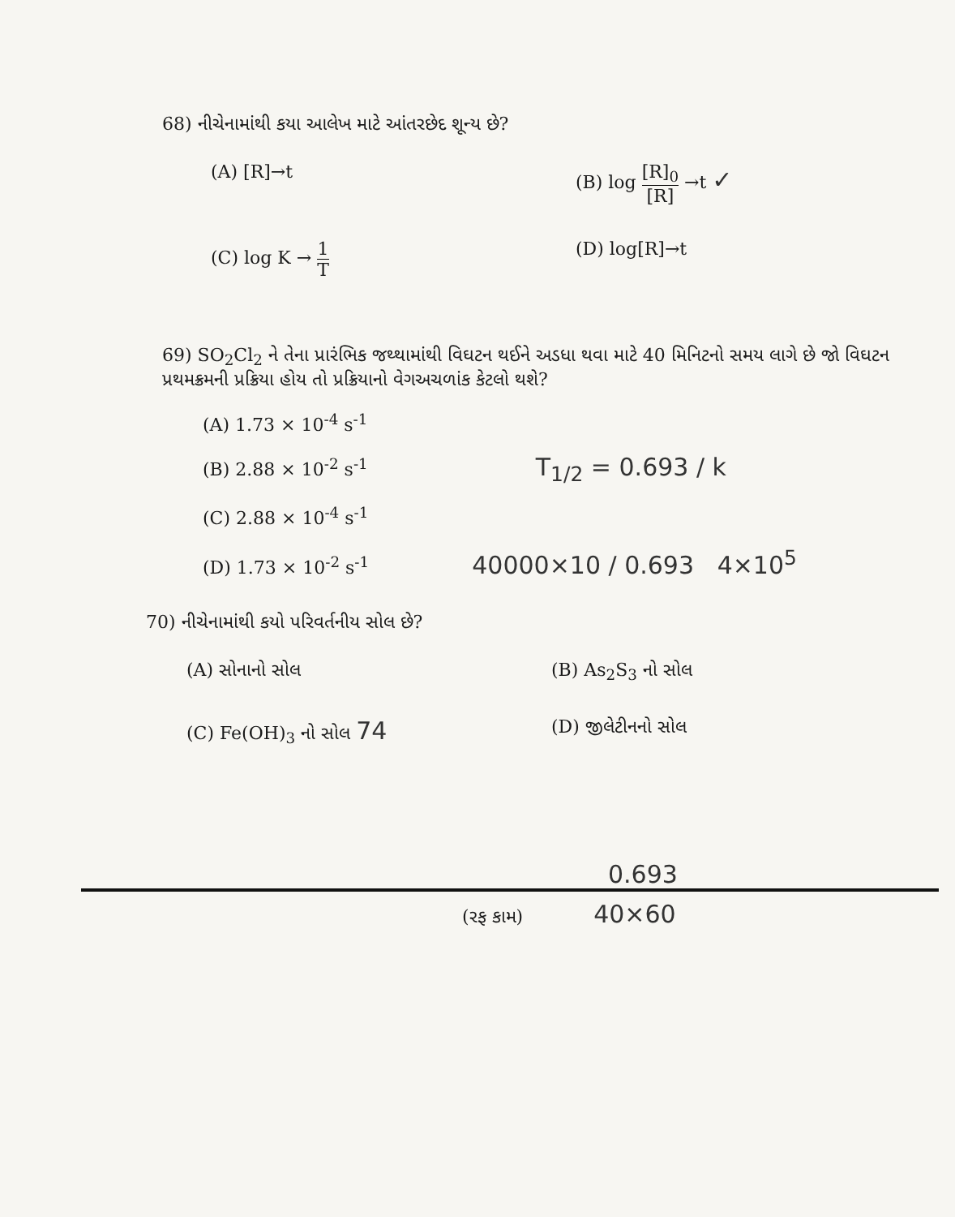68) નીચેનામાંથી કયા આલેખ માટે આંતરછેદ શૂન્ય છે?
(A) [R]→t
(B) log [R]<sub>0</sub> [R] →t ✓
(C) log K → 1 T
(D) log[R]→t
69) SO<sub>2</sub>Cl<sub>2</sub> ને તેના પ્રારંભિક જથ્થામાંથી વિઘટન થઈને અડધા થવા માટે 40 મિનિટનો સમય લાગે છે જો વિઘટન પ્રથમક્રમની પ્રક્રિયા હોય તો પ્રક્રિયાનો વેગઅચળાંક કેટલો થશે?
(A) 1.73 × 10<sup>-4</sup> s<sup>-1</sup>
(B) 2.88 × 10<sup>-2</sup> s<sup>-1</sup> T<sub>1/2</sub> = 0.693 / k
(C) 2.88 × 10<sup>-4</sup> s<sup>-1</sup>
(D) 1.73 × 10<sup>-2</sup> s<sup>-1</sup> 40000×10 / 0.693 4×10<sup>5</sup>
70) નીચેનામાંથી કયો પરિવર્તનીય સોલ છે?
(A) સોનાનો સોલ
(B) As<sub>2</sub>S<sub>3</sub> નો સોલ
(C) Fe(OH)<sub>3</sub> નો સોલ 74
(D) જીલેટીનનો સોલ
0.693
(રફ કામ) 40×60